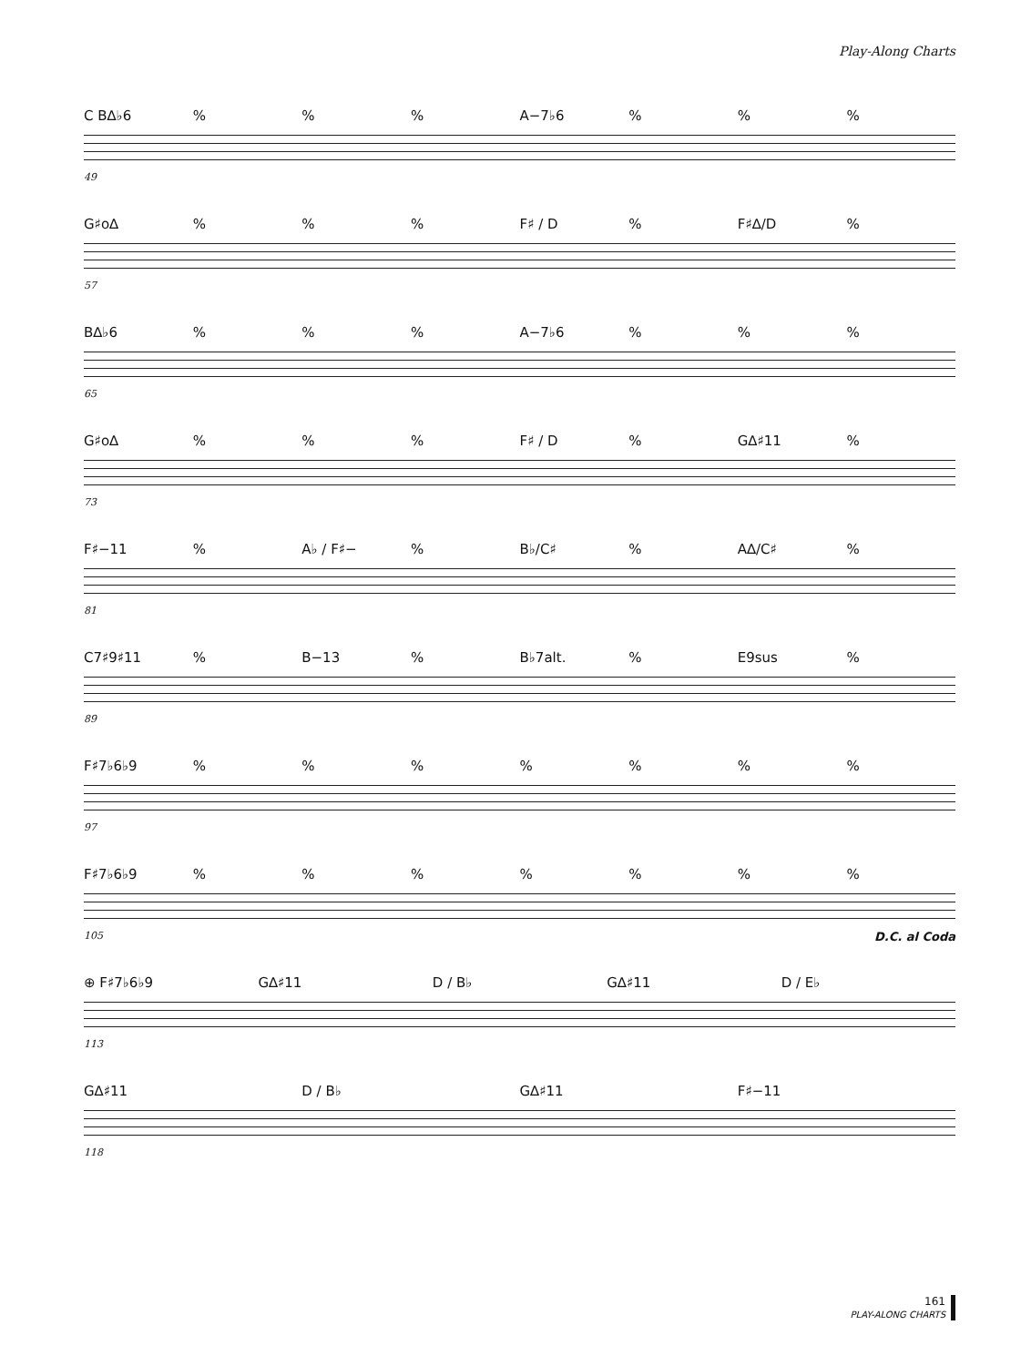Play-Along Charts
C B∆♭6%%% A−7♭6%%%
49
G♯o∆%%% F♯ / D% F♯∆/D%
57
B∆♭6%%% A−7♭6%%%
65
G♯o∆%%% F♯ / D% G∆♯11%
73
F♯−11% A♭ / F♯−% B♭/C♯% A∆/C♯%
81
C7♯9♯11% B−13% B♭7alt.% E9sus%
89
F♯7♭6♭9%%%%%%%
97
F♯7♭6♭9%%%%%%%
105 D.C. al Coda
⊕ F♯7♭6♭9 G∆♯11 D / B♭ G∆♯11 D / E♭
113
G∆♯11 D / B♭ G∆♯11 F♯−11
118
161
PLAY-ALONG CHARTS